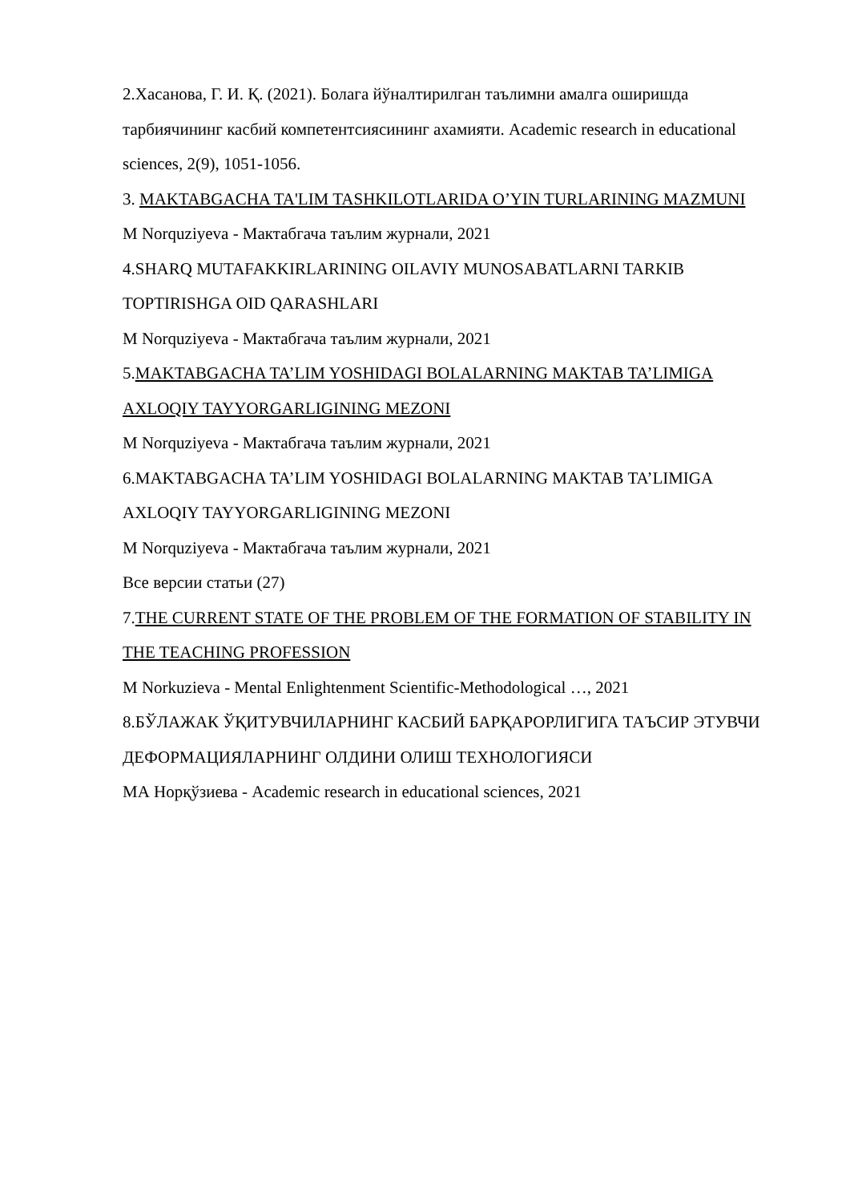2.Хасанова, Г. И. Қ. (2021). Болага йўналтирилган таълимни амалга оширишда тарбиячининг касбий компетентсиясининг ахамияти. Academic research in educational sciences, 2(9), 1051-1056.
3. MAKTABGACHA TA'LIM TASHKILOTLARIDA O’YIN TURLARINING MAZMUNI
M Norquziyeva - Мактабгача таълим журнали, 2021
4.SHARQ MUTAFAKKIRLARINING OILAVIY MUNOSABATLARNI TARKIB TOPTIRISHGA OID QARASHLARI
M Norquziyeva - Мактабгача таълим журнали, 2021
5.MAKTABGACHA TA’LIM YOSHIDAGI BOLALARNING MAKTAB TA’LIMIGA AXLOQIY TAYYORGARLIGINING MEZONI
M Norquziyeva - Мактабгача таълим журнали, 2021
6.MAKTABGACHA TA’LIM YOSHIDAGI BOLALARNING MAKTAB TA’LIMIGA AXLOQIY TAYYORGARLIGINING MEZONI
M Norquziyeva - Мактабгача таълим журнали, 2021
Все версии статьи (27)
7.THE CURRENT STATE OF THE PROBLEM OF THE FORMATION OF STABILITY IN THE TEACHING PROFESSION
M Norkuzieva - Mental Enlightenment Scientific-Methodological …, 2021
8.БЎЛАЖАК ЎҚИТУВЧИЛАРНИНГ КАСБИЙ БАРҚАРОРЛИГИГА ТАЪСИР ЭТУВЧИ ДЕФОРМАЦИЯЛАРНИНГ ОЛДИНИ ОЛИШ ТЕХНОЛОГИЯСИ
МА Норқўзиева - Academic research in educational sciences, 2021